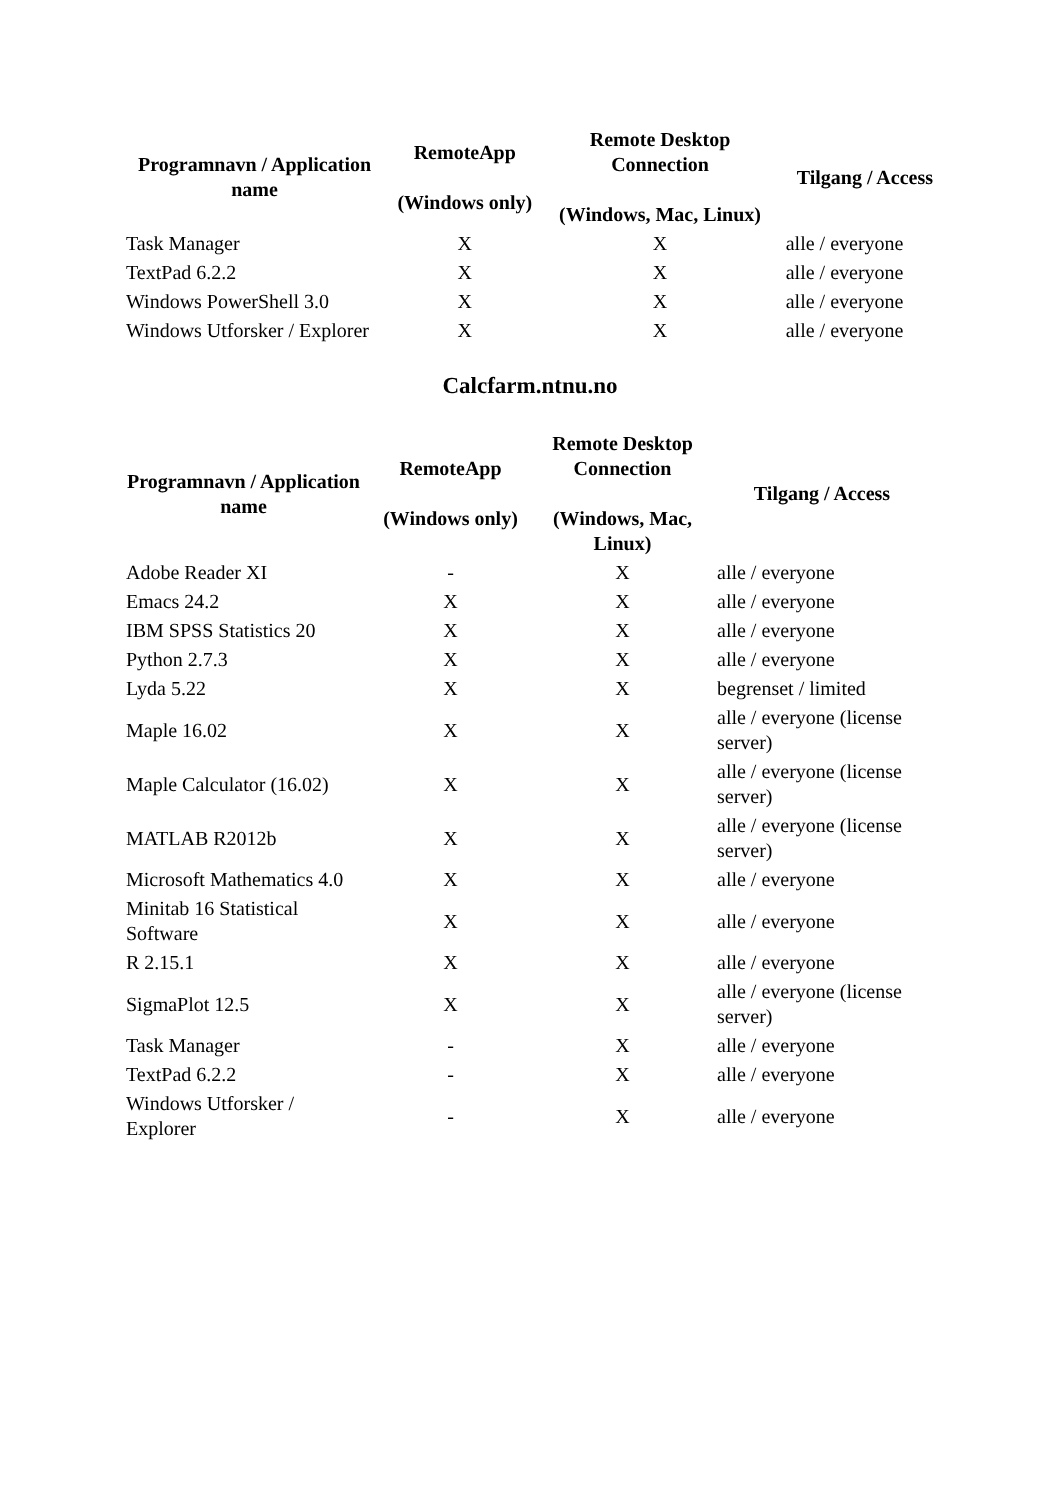| Programnavn / Application name | RemoteApp (Windows only) | Remote Desktop Connection (Windows, Mac, Linux) | Tilgang / Access |
| --- | --- | --- | --- |
| Task Manager | X | X | alle / everyone |
| TextPad 6.2.2 | X | X | alle / everyone |
| Windows PowerShell 3.0 | X | X | alle / everyone |
| Windows Utforsker / Explorer | X | X | alle / everyone |
Calcfarm.ntnu.no
| Programnavn / Application name | RemoteApp (Windows only) | Remote Desktop Connection (Windows, Mac, Linux) | Tilgang / Access |
| --- | --- | --- | --- |
| Adobe Reader XI | - | X | alle / everyone |
| Emacs 24.2 | X | X | alle / everyone |
| IBM SPSS Statistics 20 | X | X | alle / everyone |
| Python 2.7.3 | X | X | alle / everyone |
| Lyda 5.22 | X | X | begrenset / limited |
| Maple 16.02 | X | X | alle / everyone (license server) |
| Maple Calculator (16.02) | X | X | alle / everyone (license server) |
| MATLAB R2012b | X | X | alle / everyone (license server) |
| Microsoft Mathematics 4.0 | X | X | alle / everyone |
| Minitab 16 Statistical Software | X | X | alle / everyone |
| R 2.15.1 | X | X | alle / everyone |
| SigmaPlot 12.5 | X | X | alle / everyone (license server) |
| Task Manager | - | X | alle / everyone |
| TextPad 6.2.2 | - | X | alle / everyone |
| Windows Utforsker / Explorer | - | X | alle / everyone |